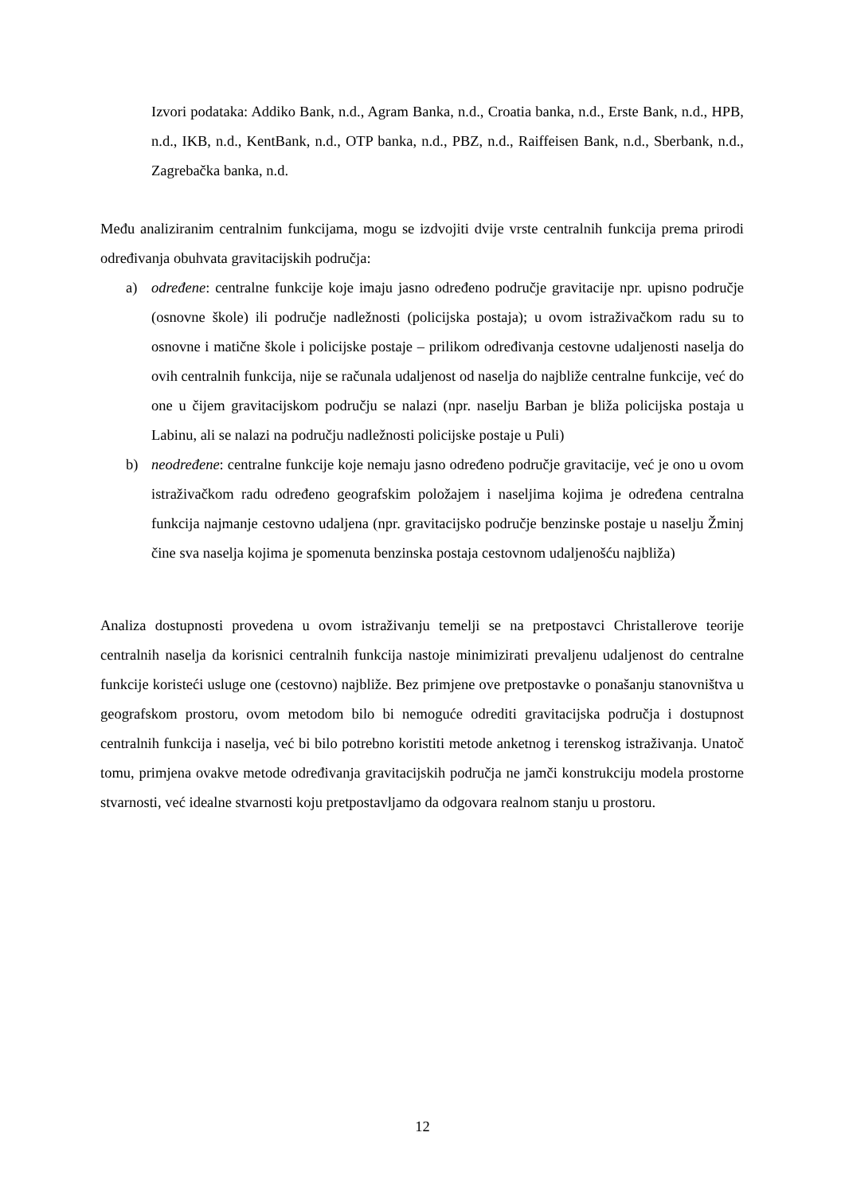Izvori podataka: Addiko Bank, n.d., Agram Banka, n.d., Croatia banka, n.d., Erste Bank, n.d., HPB, n.d., IKB, n.d., KentBank, n.d., OTP banka, n.d., PBZ, n.d., Raiffeisen Bank, n.d., Sberbank, n.d., Zagrebačka banka, n.d.
Među analiziranim centralnim funkcijama, mogu se izdvojiti dvije vrste centralnih funkcija prema prirodi određivanja obuhvata gravitacijskih područja:
a) određene: centralne funkcije koje imaju jasno određeno područje gravitacije npr. upisno područje (osnovne škole) ili područje nadležnosti (policijska postaja); u ovom istraživačkom radu su to osnovne i matične škole i policijske postaje – prilikom određivanja cestovne udaljenosti naselja do ovih centralnih funkcija, nije se računala udaljenost od naselja do najbliže centralne funkcije, već do one u čijem gravitacijskom području se nalazi (npr. naselju Barban je bliža policijska postaja u Labinu, ali se nalazi na području nadležnosti policijske postaje u Puli)
b) neodređene: centralne funkcije koje nemaju jasno određeno područje gravitacije, već je ono u ovom istraživačkom radu određeno geografskim položajem i naseljima kojima je određena centralna funkcija najmanje cestovno udaljena (npr. gravitacijsko područje benzinske postaje u naselju Žminj čine sva naselja kojima je spomenuta benzinska postaja cestovnom udaljenošću najbliža)
Analiza dostupnosti provedena u ovom istraživanju temelji se na pretpostavci Christallerove teorije centralnih naselja da korisnici centralnih funkcija nastoje minimizirati prevaljenu udaljenost do centralne funkcije koristeći usluge one (cestovno) najbliže. Bez primjene ove pretpostavke o ponašanju stanovništva u geografskom prostoru, ovom metodom bilo bi nemoguće odrediti gravitacijska područja i dostupnost centralnih funkcija i naselja, već bi bilo potrebno koristiti metode anketnog i terenskog istraživanja. Unatoč tomu, primjena ovakve metode određivanja gravitacijskih područja ne jamči konstrukciju modela prostorne stvarnosti, već idealne stvarnosti koju pretpostavljamo da odgovara realnom stanju u prostoru.
12